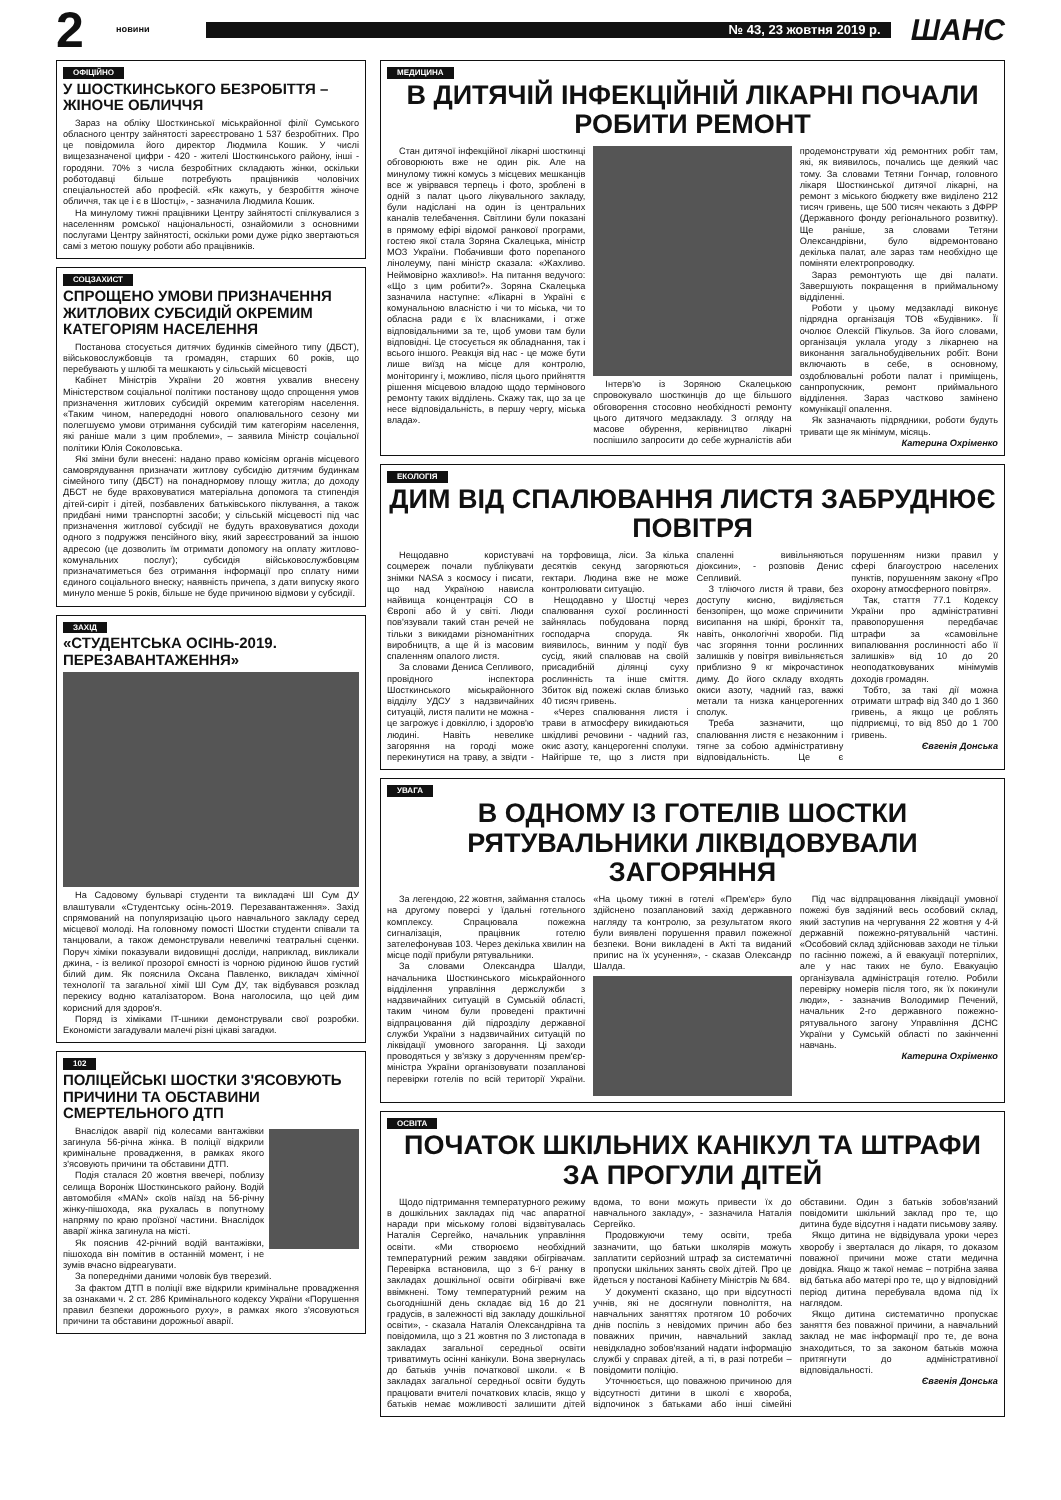2 новини
№ 43, 23 жовтня 2019 р.
ШАНС
ОФІЦІЙНО
У ШОСТКИНСЬКОГО БЕЗРОБІТТЯ – ЖІНОЧЕ ОБЛИЧЧЯ
Зараз на обліку Шосткинської міськрайонної філії Сумського обласного центру зайнятості зареєстровано 1 537 безробітних. Про це повідомила його директор Людмила Кошик. У числі вищезазначеної цифри - 420 - жителі Шосткинського району, інші - городяни. 70% з числа безробітних складають жінки, оскільки роботодавці більше потребують працівників чоловічих спеціальностей або професій. «Як кажуть, у безробіття жіноче обличчя, так це і є в Шостці», - зазначила Людмила Кошик.
На минулому тижні працівники Центру зайнятості спілкувалися з населенням ромської національності, ознайомили з основними послугами Центру зайнятості, оскільки роми дуже рідко звертаються самі з метою пошуку роботи або працівників.
СОЦЗАХИСТ
СПРОЩЕНО УМОВИ ПРИЗНАЧЕННЯ ЖИТЛОВИХ СУБСИДІЙ ОКРЕМИМ КАТЕГОРІЯМ НАСЕЛЕННЯ
Постанова стосується дитячих будинків сімейного типу (ДБСТ), військовослужбовців та громадян, старших 60 років, що перебувають у шлюбі та мешкають у сільській місцевості
Кабінет Міністрів України 20 жовтня ухвалив внесену Міністерством соціальної політики постанову щодо спрощення умов призначення житлових субсидій окремим категоріям населення. «Таким чином, напередодні нового опалювального сезону ми полегшуємо умови отримання субсидій тим категоріям населення, які раніше мали з цим проблеми», – заявила Міністр соціальної політики Юлія Соколовська.
Які зміни були внесені: надано право комісіям органів місцевого самоврядування призначати житлову субсидію дитячим будинкам сімейного типу (ДБСТ) на понаднормову площу житла; до доходу ДБСТ не буде враховуватися матеріальна допомога та стипендія дітей-сиріт і дітей, позбавлених батьківського піклування, а також придбані ними транспортні засоби; у сільській місцевості під час призначення житлової субсидії не будуть враховуватися доходи одного з подружжя пенсійного віку, який зареєстрований за іншою адресою (це дозволить їм отримати допомогу на оплату житлово-комунальних послуг); субсидія військовослужбовцям призначатиметься без отримання інформації про сплату ними єдиного соціального внеску; наявність причепа, з дати випуску якого минуло менше 5 років, більше не буде причиною відмови у субсидії.
ЗАХІД
«СТУДЕНТСЬКА ОСІНЬ-2019. ПЕРЕЗАВАНТАЖЕННЯ»
На Садовому бульварі студенти та викладачі ШІ Сум ДУ влаштували «Студентську осінь-2019. Перезавантаження». Захід спрямований на популяризацію цього навчального закладу серед місцевої молоді. На головному помості Шостки студенти співали та танцювали, а також демонстрували невеличкі театральні сценки. Поруч хіміки показували видовищні досліди, наприклад, викликали джина, - із великої прозорої ємності із чорною рідиною йшов густий білий дим. Як пояснила Оксана Павленко, викладач хімічної технології та загальної хімії ШІ Сум ДУ, так відбувався розклад перекису водню каталізатором. Вона наголосила, що цей дим корисний для здоров'я.
Поряд із хіміками IT-шники демонстрували свої розробки. Економісти загадували малечі різні цікаві загадки.
102
ПОЛІЦЕЙСЬКІ ШОСТКИ З'ЯСОВУЮТЬ ПРИЧИНИ ТА ОБСТАВИНИ СМЕРТЕЛЬНОГО ДТП
Внаслідок аварії під колесами вантажівки загинула 56-річна жінка. В поліції відкрили кримінальне провадження, в рамках якого з'ясовують причини та обставини ДТП.
Подія сталася 20 жовтня ввечері, поблизу селища Вороніж Шосткинського району. Водій автомобіля «MAN» скоїв наїзд на 56-річну жінку-пішохода, яка рухалась в попутному напряму по краю проїзної частини. Внаслідок аварії жінка загинула на місті.
Як пояснив 42-річний водій вантажівки, пішохода він помітив в останній момент, і не зумів вчасно відреагувати.
За попередніми даними чоловік був тверезий.
За фактом ДТП в поліції вже відкрили кримінальне провадження за ознаками ч. 2 ст. 286 Кримінального кодексу України «Порушення правил безпеки дорожнього руху», в рамках якого з'ясовуються причини та обставини дорожньої аварії.
МЕДИЦИНА
В ДИТЯЧІЙ ІНФЕКЦІЙНІЙ ЛІКАРНІ ПОЧАЛИ РОБИТИ РЕМОНТ
Стан дитячої інфекційної лікарні шосткинці обговорюють вже не один рік. Але на минулому тижні комусь з місцевих мешканців все ж увірвався терпець і фото, зроблені в одній з палат цього лікувального закладу, були надіслані на один із центральних каналів телебачення. Світлини були показані в прямому ефірі відомої ранкової програми, гостею якої стала Зоряна Скалецька, міністр МОЗ України. Побачивши фото порепаного лінолеуму, пані міністр сказала: «Жахливо. Неймовірно жахливо!». На питання ведучого: «Що з цим робити?». Зоряна Скалецька зазначила наступне: «Лікарні в Україні є комунальною власністю і чи то міська, чи то обласна ради є їх власниками, і отже відповідальними за те, щоб умови там були відповідні. Це стосується як обладнання, так і всього іншого. Реакція від нас - це може бути лише виїзд на місце для контролю, моніторингу і, можливо, після цього прийняття рішення місцевою владою щодо термінового ремонту таких відділень. Скажу так, що за це несе відповідальність, в першу чергу, міська влада».
Інтерв'ю із Зоряною Скалецькою спровокувало шосткинців до ще більшого обговорення стосовно необхідності ремонту цього дитячого медзакладу. З огляду на масове обурення, керівництво лікарні поспішило запросити до себе журналістів аби продемонструвати хід ремонтних робіт там, які, як виявилось, почались ще деякий час тому. За словами Тетяни Гончар, головного лікаря Шосткинської дитячої лікарні, на ремонт з міського бюджету вже виділено 212 тисяч гривень, ще 500 тисяч чекають з ДФРР (Державного фонду регіонального розвитку). Ще раніше, за словами Тетяни Олександрівни, було відремонтовано декілька палат, але зараз там необхідно ще поміняти електропроводку.
Зараз ремонтують ще дві палати. Завершують покращення в приймальному відділенні.
Роботи у цьому медзакладі виконує підрядна організація ТОВ «Будівник». Її очолює Олексій Пікульов. За його словами, організація уклала угоду з лікарнею на виконання загальнобудівельних робіт. Вони включають в себе, в основному, оздоблювальні роботи палат і приміщень, санпропускник, ремонт приймального відділення. Зараз частково замінено комунікації опалення.
Як зазначають підрядники, роботи будуть тривати ще як мінімум, місяць.
Катерина Охріменко
ЕКОЛОГІЯ
ДИМ ВІД СПАЛЮВАННЯ ЛИСТЯ ЗАБРУДНЮЄ ПОВІТРЯ
Нещодавно користувачі соцмереж почали публікувати знімки NASA з космосу і писати, що над Україною нависла найвища концентрація CO в Європі або й у світі. Люди пов'язували такий стан речей не тільки з викидами різноманітних виробництв, а ще й із масовим спаленням опалого листя.
За словами Дениса Сепливого, провідного інспектора Шосткинського міськрайонного відділу УДСУ з надзвичайних ситуацій, листя палити не можна - це загрожує і довкіллю, і здоров'ю людині. Навіть невелике загоряння на городі може перекинутися на траву, а звідти - на торфовища, ліси. За кілька десятків секунд загоряються гектари. Людина вже не може контролювати ситуацію.
Нещодавно у Шостці через спалювання сухої рослинності зайнялась побудована поряд господарча споруда. Як виявилось, винним у події був сусід, який спалював на своїй присадибній ділянці суху рослинність та інше сміття. Збиток від пожежі склав близько 40 тисяч гривень.
«Через спалювання листя і трави в атмосферу викидаються шкідливі речовини - чадний газ, окис азоту, канцерогенні сполуки. Найгірше те, що з листя при спаленні вивільняються діоксини», - розповів Денис Сепливий.
З тліючого листя й трави, без доступу кисню, виділяється бензопірен, що може спричинити висипання на шкірі, бронхіт та, навіть, онкологічні хвороби. Під час згоряння тонни рослинних залишків у повітря вивільняється приблизно 9 кг мікрочастинок диму. До його складу входять окиси азоту, чадний газ, важкі метали та низка канцерогенних сполук.
Треба зазначити, що спалювання листя є незаконним і тягне за собою адміністративну відповідальність. Це є порушенням низки правил у сфері благоустрою населених пунктів, порушенням закону «Про охорону атмосферного повітря».
Так, стаття 77.1 Кодексу України про адміністративні правопорушення передбачає штрафи за «самовільне випалювання рослинності або її залишків» від 10 до 20 неоподатковуваних мінімумів доходів громадян.
Тобто, за такі дії можна отримати штраф від 340 до 1 360 гривень, а якщо це роблять підприємці, то від 850 до 1 700 гривень.
Євгенія Донська
УВАГА
В ОДНОМУ ІЗ ГОТЕЛІВ ШОСТКИ РЯТУВАЛЬНИКИ ЛІКВІДОВУВАЛИ ЗАГОРЯННЯ
За легендою, 22 жовтня, займання сталось на другому поверсі у їдальні готельного комплексу. Спрацювала пожежна сигналізація, працівник готелю зателефонував 103. Через декілька хвилин на місце події прибули рятувальники.
За словами Олександра Шалди, начальника Шосткинського міськрайонного відділення управління держслужби з надзвичайних ситуацій в Сумській області, таким чином були проведені практичні відпрацювання дій підрозділу державної служби України з надзвичайних ситуацій по ліквідації умовного загорання. Ці заходи проводяться у зв'язку з дорученням прем'єр-міністра України організовувати позапланові перевірки готелів по всій території України. «На цьому тижні в готелі «Прем'єр» було здійснено позаплановий захід державного нагляду та контролю, за результатом якого були виявлені порушення правил пожежної безпеки. Вони викладені в Акті та виданий припис на їх усунення», - сказав Олександр Шалда.
Під час відпрацювання ліквідації умовної пожежі був задіяний весь особовий склад, який заступив на чергування 22 жовтня у 4-й державній пожежно-рятувальній частині. «Особовий склад здійснював заходи не тільки по гасінню пожежі, а й евакуації потерпілих, але у нас таких не було. Евакуацію організувала адміністрація готелю. Робили перевірку номерів після того, як їх покинули люди», - зазначив Володимир Печений, начальник 2-го державного пожежно-рятувального загону Управління ДСНС України у Сумській області по закінченні навчань.
Катерина Охріменко
ОСВІТА
ПОЧАТОК ШКІЛЬНИХ КАНІКУЛ ТА ШТРАФИ ЗА ПРОГУЛИ ДІТЕЙ
Щодо підтримання температурного режиму в дошкільних закладах під час апаратної наради при міському голові відзвітувалась Наталія Сергейко, начальник управління освіти. «Ми створюємо необхідний температурний режим завдяки обігрівачам. Перевірка встановила, що з 6-ї ранку в закладах дошкільної освіти обігрівачі вже ввімкнені. Тому температурний режим на сьогоднішній день складає від 16 до 21 градусів, в залежності від закладу дошкільної освіти», - сказала Наталія Олександрівна та повідомила, що з 21 жовтня по 3 листопада в закладах загальної середньої освіти триватимуть осінні канікули. Вона звернулась до батьків учнів початкової школи. « В закладах загальної середньої освіти будуть працювати вчителі початкових класів, якщо у батьків немає можливості залишити дітей вдома, то вони можуть привести їх до навчального закладу», - зазначила Наталія Сергейко.
Продовжуючи тему освіти, треба зазначити, що батьки школярів можуть заплатити серйозний штраф за систематичні пропуски шкільних занять своїх дітей. Про це йдеться у постанові Кабінету Міністрів № 684.
У документі сказано, що при відсутності учнів, які не досягнули повноліття, на навчальних заняттях протягом 10 робочих днів поспіль з невідомих причин або без поважних причин, навчальний заклад невідкладно зобов'язаний надати інформацію службі у справах дітей, а ті, в разі потреби – повідомити поліцію.
Уточнюється, що поважною причиною для відсутності дитини в школі є хвороба, відпочинок з батьками або інші сімейні обставини. Один з батьків зобов'язаний повідомити шкільний заклад про те, що дитина буде відсутня і надати письмову заяву.
Якщо дитина не відвідувала уроки через хворобу і зверталася до лікаря, то доказом поважної причини може стати медична довідка. Якщо ж такої немає – потрібна заява від батька або матері про те, що у відповідний період дитина перебувала вдома під їх наглядом.
Якщо дитина систематично пропускає заняття без поважної причини, а навчальний заклад не має інформації про те, де вона знаходиться, то за законом батьків можна притягнути до адміністративної відповідальності.
Євгенія Донська